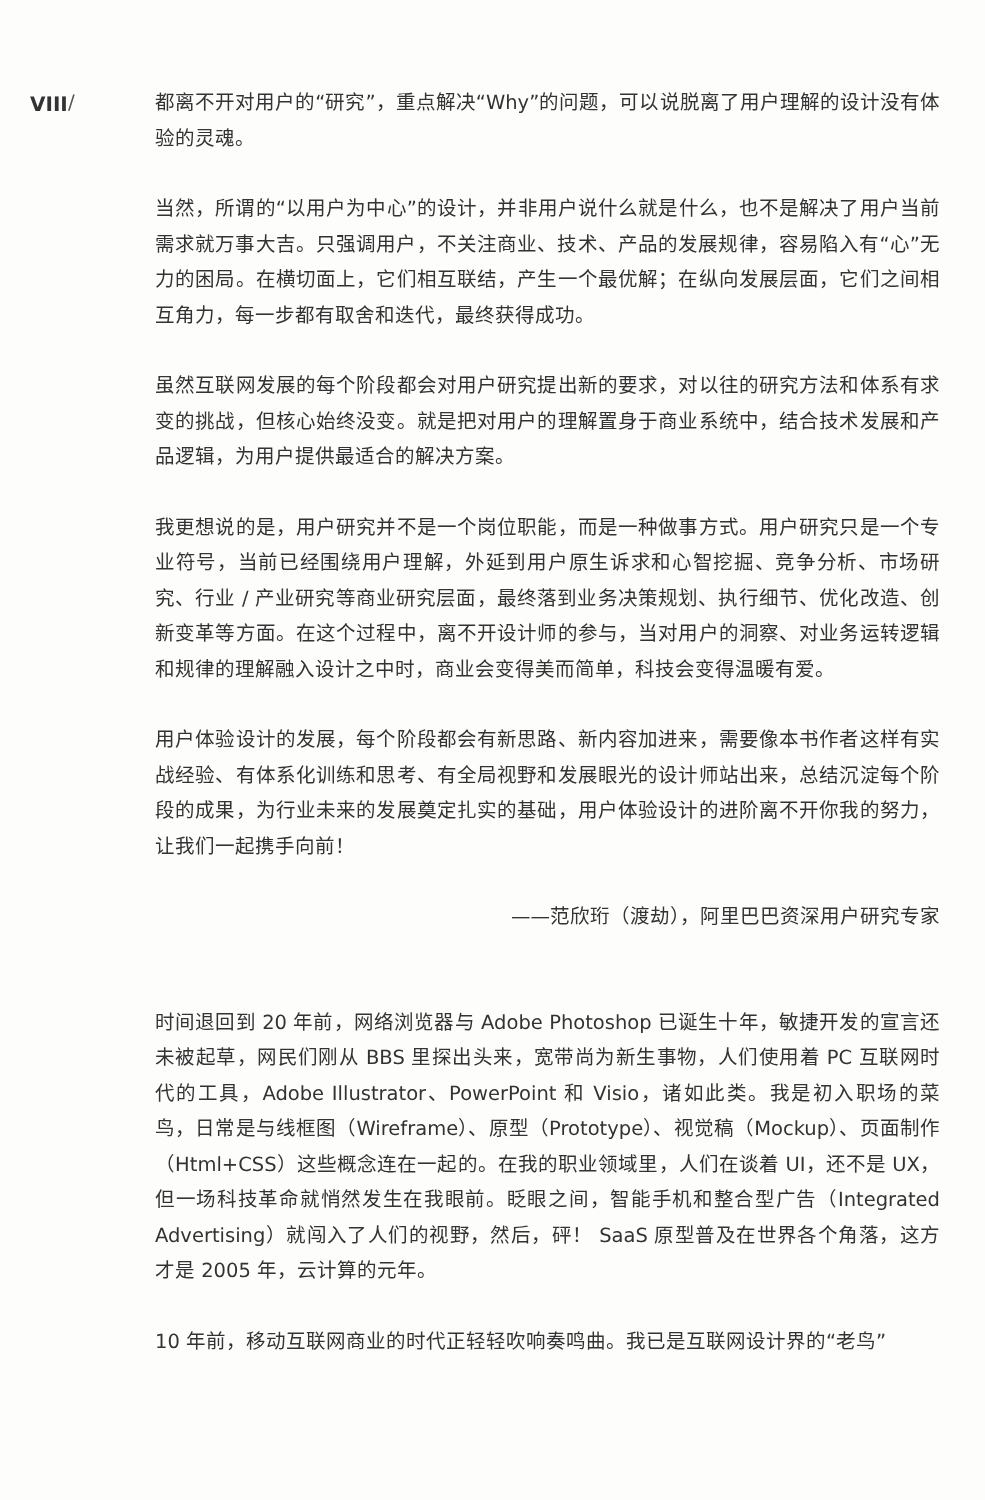VIII /
都离不开对用户的“研究”，重点解决“Why”的问题，可以说脱离了用户理解的设计没有体验的灵魂。
当然，所谓的“以用户为中心”的设计，并非用户说什么就是什么，也不是解决了用户当前需求就万事大吉。只强调用户，不关注商业、技术、产品的发展规律，容易陷入有“心”无力的困局。在横切面上，它们相互联结，产生一个最优解；在纵向发展层面，它们之间相互角力，每一步都有取舍和迭代，最终获得成功。
虽然互联网发展的每个阶段都会对用户研究提出新的要求，对以往的研究方法和体系有求变的挑战，但核心始终没变。就是把对用户的理解置身于商业系统中，结合技术发展和产品逻辑，为用户提供最适合的解决方案。
我更想说的是，用户研究并不是一个岗位职能，而是一种做事方式。用户研究只是一个专业符号，当前已经围绕用户理解，外延到用户原生诉求和心智挖掘、竞争分析、市场研究、行业 / 产业研究等商业研究层面，最终落到业务决策规划、执行细节、优化改造、创新变革等方面。在这个过程中，离不开设计师的参与，当对用户的洞察、对业务运转逻辑和规律的理解融入设计之中时，商业会变得美而简单，科技会变得温暖有爱。
用户体验设计的发展，每个阶段都会有新思路、新内容加进来，需要像本书作者这样有实战经验、有体系化训练和思考、有全局视野和发展眼光的设计师站出来，总结沉淀每个阶段的成果，为行业未来的发展奠定扎实的基础，用户体验设计的进阶离不开你我的努力，让我们一起携手向前！
——范欣珩（渡劫），阿里巴巴资深用户研究专家
时间退回到 20 年前，网络浏览器与 Adobe Photoshop 已诞生十年，敏捷开发的宣言还未被起草，网民们刚从 BBS 里探出头来，宽带尚为新生事物，人们使用着 PC 互联网时代的工具，Adobe Illustrator、PowerPoint 和 Visio，诸如此类。我是初入职场的菜鸟，日常是与线框图（Wireframe）、原型（Prototype）、视觉稿（Mockup）、页面制作（Html+CSS）这些概念连在一起的。在我的职业领域里，人们在谈着 UI，还不是 UX，但一场科技革命就悄然发生在我眼前。眨眼之间，智能手机和整合型广告（Integrated Advertising）就闯入了人们的视野，然后，砰！ SaaS 原型普及在世界各个角落，这方才是 2005 年，云计算的元年。
10 年前，移动互联网商业的时代正轻轻吹响奏鸣曲。我已是互联网设计界的“老鸟”